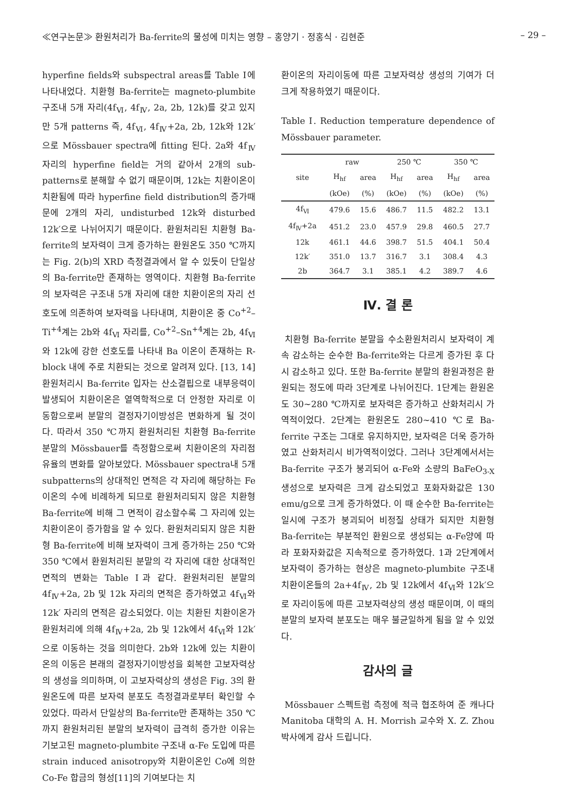≪연구논문≫ 환원처리가 Ba-ferrite의 물성에 미치는 영향 – 홍양기 · 정홍식 · 김현준 – 29 –
hyperfine fields와 subspectral areas를 Table Ⅰ에 나타내었다. 치환형 Ba-ferrite는 magneto-plumbite 구조내 5개 자리(4f<sub>Ⅵ</sub>, 4f<sub>Ⅳ</sub>, 2a, 2b, 12k)를 갖고 있지만 5개 patterns 즉, 4f<sub>Ⅵ</sub>, 4f<sub>Ⅳ</sub>+2a, 2b, 12k와 12k′으로 Mössbauer spectra에 fitting 된다. 2a와 4f<sub>Ⅳ</sub> 자리의 hyperfine field는 거의 같아서 2개의 sub-patterns로 분해할 수 없기 때문이며, 12k는 치환이온이 치환됨에 따라 hyperfine field distribution의 증가때문에 2개의 자리, undisturbed 12k와 disturbed 12k′으로 나뉘어지기 때문이다. 환원처리된 치환형 Ba-ferrite의 보자력이 크게 증가하는 환원온도 350 ℃까지는 Fig. 2(b)의 XRD 측정결과에서 알 수 있듯이 단일상의 Ba-ferrite만 존재하는 영역이다. 치환형 Ba-ferrite의 보자력은 구조내 5개 자리에 대한 치환이온의 자리 선호도에 의존하여 보자력을 나타내며, 치환이온 중 Co<sup>+2</sup>–Ti<sup>+4</sup>계는 2b와 4f<sub>Ⅵ</sub> 자리를, Co<sup>+2</sup>–Sn<sup>+4</sup>계는 2b, 4f<sub>Ⅵ</sub>와 12k에 강한 선호도를 나타내 Ba 이온이 존재하는 R-block 내에 주로 치환되는 것으로 알려져 있다. [13, 14] 환원처리시 Ba-ferrite 입자는 산소결핍으로 내부응력이 발생되어 치환이온은 열역학적으로 더 안정한 자리로 이동함으로써 분말의 결정자기이방성은 변화하게 될 것이다. 따라서 350 ℃까지 환원처리된 치환형 Ba-ferrite 분말의 Mössbauer를 측정함으로써 치환이온의 자리점유율의 변화를 알아보았다. Mössbauer spectra내 5개 subpatterns의 상대적인 면적은 각 자리에 해당하는 Fe 이온의 수에 비례하게 되므로 환원처리되지 않은 치환형 Ba-ferrite에 비해 그 면적이 감소할수록 그 자리에 있는 치환이온이 증가함을 알 수 있다. 환원처리되지 않은 치환형 Ba-ferrite에 비해 보자력이 크게 증가하는 250 ℃와 350 ℃에서 환원처리된 분말의 각 자리에 대한 상대적인 면적의 변화는 Table Ⅰ과 같다. 환원처리된 분말의 4f<sub>Ⅳ</sub>+2a, 2b 및 12k 자리의 면적은 증가하였고 4f<sub>Ⅵ</sub>와 12k′ 자리의 면적은 감소되었다. 이는 치환된 치환이온가 환원처리에 의해 4f<sub>Ⅳ</sub>+2a, 2b 및 12k에서 4f<sub>Ⅵ</sub>와 12k′으로 이동하는 것을 의미한다. 2b와 12k에 있는 치환이온의 이동은 본래의 결정자기이방성을 회복한 고보자력상의 생성을 의미하며, 이 고보자력상의 생성은 Fig. 3의 환원온도에 따른 보자력 분포도 측정결과로부터 확인할 수 있었다. 따라서 단일상의 Ba-ferrite만 존재하는 350 ℃까지 환원처리된 분말의 보자력이 급격히 증가한 이유는 기보고된 magneto-plumbite 구조내 α-Fe 도입에 따른 strain induced anisotropy와 치환이온인 Co에 의한 Co-Fe 합금의 형성[11]의 기여보다는 치
환이온의 자리이동에 따른 고보자력상 생성의 기여가 더 크게 작용하였기 때문이다.
Table Ⅰ. Reduction temperature dependence of Mössbauer parameter.
| site | raw | | 250 ℃ | | 350 ℃ | |
| --- | --- | --- | --- | --- | --- | --- |
| | H<sub>hf</sub> | area | H<sub>hf</sub> | area | H<sub>hf</sub> | area |
| | (kOe) | (%) | (kOe) | (%) | (kOe) | (%) |
| 4f<sub>Ⅵ</sub> | 479.6 | 15.6 | 486.7 | 11.5 | 482.2 | 13.1 |
| 4f<sub>Ⅳ</sub>+2a | 451.2 | 23.0 | 457.9 | 29.8 | 460.5 | 27.7 |
| 12k | 461.1 | 44.6 | 398.7 | 51.5 | 404.1 | 50.4 |
| 12k′ | 351.0 | 13.7 | 316.7 | 3.1 | 308.4 | 4.3 |
| 2b | 364.7 | 3.1 | 385.1 | 4.2 | 389.7 | 4.6 |
Ⅳ. 결 론
치환형 Ba-ferrite 분말을 수소환원처리시 보자력이 계속 감소하는 순수한 Ba-ferrite와는 다르게 증가된 후 다시 감소하고 있다. 또한 Ba-ferrite 분말의 환원과정은 환원되는 정도에 따라 3단계로 나뉘어진다. 1단계는 환원온도 30~280 ℃까지로 보자력은 증가하고 산화처리시 가역적이었다. 2단계는 환원온도 280~410 ℃로 Ba-ferrite 구조는 그대로 유지하지만, 보자력은 더욱 증가하였고 산화처리시 비가역적이었다. 그러나 3단계에서서는 Ba-ferrite 구조가 붕괴되어 α-Fe와 소량의 BaFeO<sub>3-X</sub> 생성으로 보자력은 크게 감소되었고 포화자화값은 130 emu/g으로 크게 증가하였다. 이 때 순수한 Ba-ferrite는 일시에 구조가 붕괴되어 비정질 상태가 되지만 치환형 Ba-ferrite는 부분적인 환원으로 생성되는 α-Fe양에 따라 포화자화값은 지속적으로 증가하였다. 1과 2단계에서 보자력이 증가하는 현상은 magneto-plumbite 구조내 치환이온들의 2a+4f<sub>Ⅳ</sub>, 2b 및 12k에서 4f<sub>Ⅵ</sub>와 12k′으로 자리이동에 따른 고보자력상의 생성 때문이며, 이 때의 분말의 보자력 분포도는 매우 불균일하게 됨을 알 수 있었다.
감사의 글
Mössbauer 스펙트럼 측정에 적극 협조하여 준 캐나다 Manitoba 대학의 A. H. Morrish 교수와 X. Z. Zhou 박사에게 감사 드립니다.